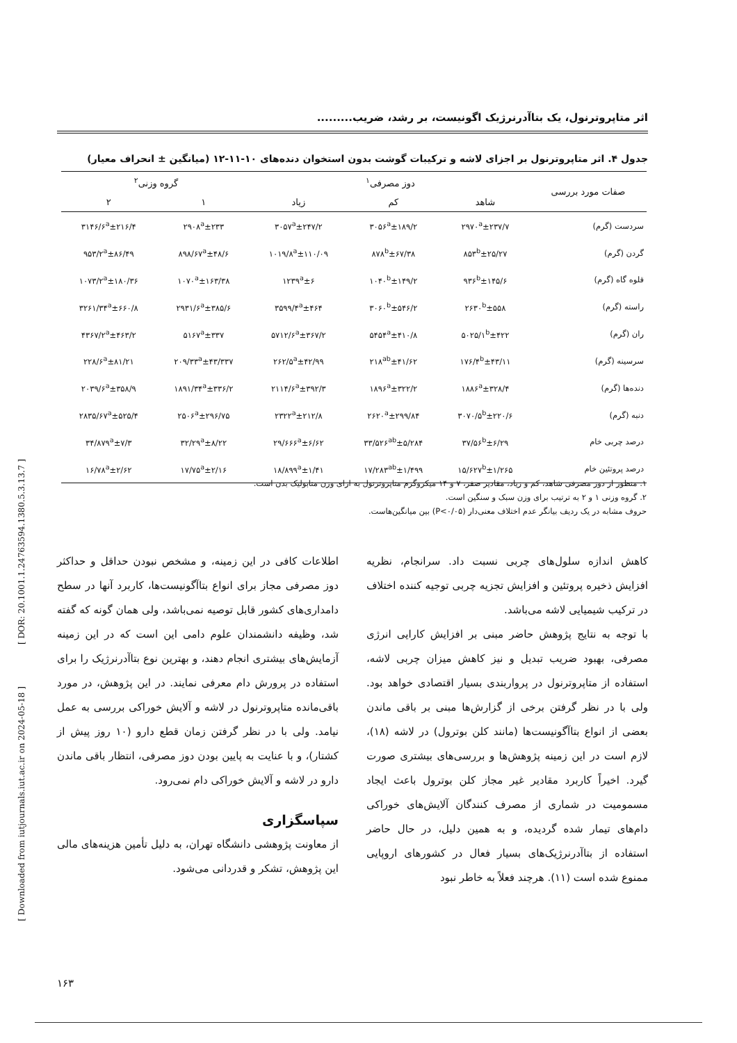[ DOR: 20.1001.1.24763594.1380.5.3.13.7 ]
[ Downloaded from iutjournals.iut.ac.ir on 2024-05-18 ]
اثر متاپروترنول، یک بتاآدرنرژیک اگونیست، بر رشد، ضریب.........
جدول ۴. اثر متاپروترنول بر اجزای لاشه و ترکیبات گوشت بدون استخوان دنده‌های ۱۰-۱۱-۱۲ (میانگین ± انحراف معیار)
| صفات مورد بررسی | دوز مصرفی<sup>۱</sup> | | | گروه وزنی<sup>۲</sup> | |
| --- | --- | --- | --- | --- | --- |
| | شاهد | کم | زیاد | ۱ | ۲ |
| سردست (گرم) | ۲۹۷۰<sup>a</sup>±۲۳۷/۷ | ۳۰۵۶<sup>a</sup>±۱۸۹/۲ | ۳۰۵۷<sup>a</sup>±۲۴۷/۲ | ۲۹۰۸<sup>a</sup>±۲۳۳ | ۳۱۴۶/۶<sup>a</sup>±۲۱۶/۴ |
| گردن (گرم) | ۸۵۳<sup>b</sup>±۲۵/۲۷ | ۸۷۸<sup>b</sup>±۶۷/۳۸ | ۱۰۱۹/۸<sup>a</sup>±۱۱۰/۰۹ | ۸۹۸/۶۷<sup>a</sup>±۴۸/۶ | ۹۵۳/۲<sup>a</sup>±۸۶/۴۹ |
| قلوه گاه (گرم) | ۹۳۶<sup>b</sup>±۱۴۵/۶ | ۱۰۴۰<sup>b</sup>±۱۴۹/۲ | ۱۲۳۹<sup>a</sup>±۶ | ۱۰۷۰<sup>a</sup>±۱۶۳/۳۸ | ۱۰۷۳/۲<sup>a</sup>±۱۸۰/۳۶ |
| راسته (گرم) | ۲۶۳۰<sup>b</sup>±۵۵۸ | ۳۰۶۰<sup>b</sup>±۵۴۶/۲ | ۳۵۹۹/۴<sup>a</sup>±۴۶۴ | ۲۹۳۱/۶<sup>a</sup>±۳۸۵/۶ | ۳۲۶۱/۳۴<sup>a</sup>±۶۶۰/۸ |
| ران (گرم) | ۵۰۲۵/۱<sup>b</sup>±۴۲۲ | ۵۴۵۴<sup>a</sup>±۴۱۰/۸ | ۵۷۱۲/۶<sup>a</sup>±۳۶۷/۲ | ۵۱۶۷<sup>a</sup>±۳۳۷ | ۴۳۶۷/۲<sup>a</sup>±۴۶۳/۲ |
| سرسینه (گرم) | ۱۷۶/۴<sup>b</sup>±۴۳/۱۱ | ۲۱۸<sup>ab</sup>±۴۱/۶۲ | ۲۶۲/۵<sup>a</sup>±۴۲/۹۹ | ۲۰۹/۳۳<sup>a</sup>±۴۳/۳۳۷ | ۲۲۸/۶<sup>a</sup>±۸۱/۲۱ |
| دنده‌ها (گرم) | ۱۸۸۶<sup>a</sup>±۳۲۸/۴ | ۱۸۹۶<sup>a</sup>±۳۲۲/۲ | ۲۱۱۴/۶<sup>a</sup>±۳۹۲/۳ | ۱۸۹۱/۳۴<sup>a</sup>±۳۳۶/۲ | ۲۰۳۹/۶<sup>a</sup>±۳۵۸/۹ |
| دنبه (گرم) | ۳۰۷۰/۵<sup>b</sup>±۲۲۰/۶ | ۲۶۲۰<sup>a</sup>±۲۹۹/۸۴ | ۲۳۲۲<sup>a</sup>±۲۱۲/۸ | ۲۵۰۶<sup>a</sup>±۲۹۶/۷۵ | ۲۸۳۵/۶۷<sup>a</sup>±۵۲۵/۴ |
| درصد چربی خام | ۳۷/۵۶<sup>b</sup>±۶/۲۹ | ۳۳/۵۲۶<sup>ab</sup>±۵/۲۸۴ | ۲۹/۶۶۶<sup>a</sup>±۶/۶۲ | ۳۲/۲۹<sup>a</sup>±۸/۲۲ | ۳۴/۸۷۹<sup>a</sup>±۷/۳ |
| درصد پروتئین خام | ۱۵/۶۲۷<sup>b</sup>±۱/۲۶۵ | ۱۷/۲۸۳<sup>ab</sup>±۱/۴۹۹ | ۱۸/۸۹۹<sup>a</sup>±۱/۴۱ | ۱۷/۷۵<sup>a</sup>±۲/۱۶ | ۱۶/۷۸<sup>a</sup>±۲/۶۲ |
۱. منظور از دوز مصرفی شاهد، کم و زیاد، مقادیر صفر، ۷ و ۱۴ میکروگرم متاپروترنول به ازای وزن متابولیک بدن است.
۲. گروه وزنی ۱ و ۲ به ترتیب برای وزن سبک و سنگین است.
حروف مشابه در یک ردیف بیانگر عدم اختلاف معنی‌دار (P<۰/۰۵) بین میانگین‌هاست.
کاهش اندازه سلول‌های چربی نسبت داد. سرانجام، نظریه افزایش ذخیره پروتئین و افزایش تجزیه چربی توجیه کننده اختلاف در ترکیب شیمیایی لاشه می‌باشد.
با توجه به نتایج پژوهش حاضر مبنی بر افزایش کارایی انرژی مصرفی، بهبود ضریب تبدیل و نیز کاهش میزان چربی لاشه، استفاده از متاپروترنول در پرواربندی بسیار اقتصادی خواهد بود. ولی با در نظر گرفتن برخی از گزارش‌ها مبنی بر باقی ماندن بعضی از انواع بتاآگونیست‌ها (مانند کلن بوترول) در لاشه (۱۸)، لازم است در این زمینه پژوهش‌ها و بررسی‌های بیشتری صورت گیرد. اخیراً کاربرد مقادیر غیر مجاز کلن بوترول باعث ایجاد مسمومیت در شماری از مصرف کنندگان آلایش‌های خوراکی دام‌های تیمار شده گردیده، و به همین دلیل، در حال حاضر استفاده از بتاآدرنرژیک‌های بسیار فعال در کشورهای اروپایی ممنوع شده است (۱۱). هرچند فعلاً به خاطر نبود
اطلاعات کافی در این زمینه، و مشخص نبودن حداقل و حداکثر دوز مصرفی مجاز برای انواع بتاآگونیست‌ها، کاربرد آنها در سطح دامداری‌های کشور قابل توصیه نمی‌باشد، ولی همان گونه که گفته شد، وظیفه دانشمندان علوم دامی این است که در این زمینه آزمایش‌های بیشتری انجام دهند، و بهترین نوع بتاآدرنرژیک را برای استفاده در پرورش دام معرفی نمایند. در این پژوهش، در مورد باقی‌مانده متاپروترنول در لاشه و آلایش خوراکی بررسی به عمل نیامد. ولی با در نظر گرفتن زمان قطع دارو (۱۰ روز پیش از کشتار)، و با عنایت به پایین بودن دوز مصرفی، انتظار باقی ماندن دارو در لاشه و آلایش خوراکی دام نمی‌رود.
سپاسگزاری
از معاونت پژوهشی دانشگاه تهران، به دلیل تأمین هزینه‌های مالی این پژوهش، تشکر و قدردانی می‌شود.
۱۶۳